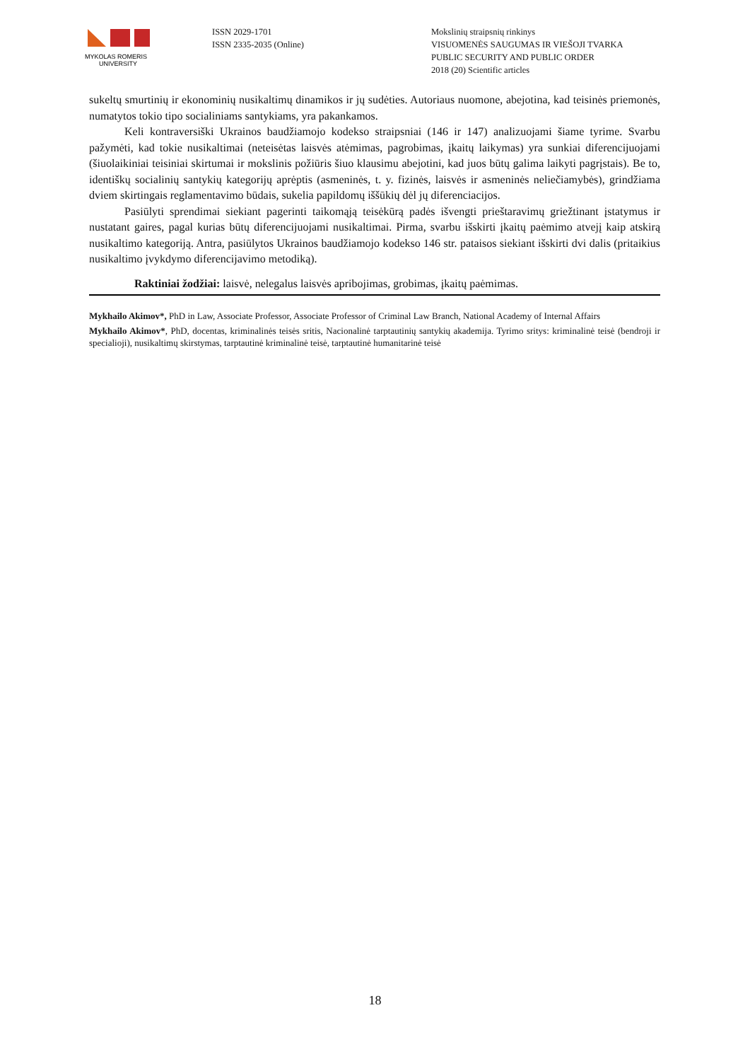MYKOLAS ROMERIS
UNIVERSITY
ISSN 2029-1701
ISSN 2335-2035 (Online)
Mokslinių straipsnių rinkinys
VISUOMENĖS SAUGUMAS IR VIEŠOJI TVARKA
PUBLIC SECURITY AND PUBLIC ORDER
2018 (20) Scientific articles
sukeltų smurtinių ir ekonominių nusikaltimų dinamikos ir jų sudėties. Autoriaus nuomone, abejotina, kad teisinės priemonės, numatytos tokio tipo socialiniams santykiams, yra pakankamos.
Keli kontraversiški Ukrainos baudžiamojo kodekso straipsniai (146 ir 147) analizuojami šiame tyrime. Svarbu pažymėti, kad tokie nusikaltimai (neteisėtas laisvės atėmimas, pagrobimas, įkaitų laikymas) yra sunkiai diferencijuojami (šiuolaikiniai teisiniai skirtumai ir mokslinis požiūris šiuo klausimu abejotini, kad juos būtų galima laikyti pagrįstais). Be to, identiškų socialinių santykių kategorijų aprėptis (asmeninės, t. y. fizinės, laisvės ir asmeninės neliečiamybės), grindžiama dviem skirtingais reglamentavimo būdais, sukelia papildomų iššūkių dėl jų diferenciacijos.
Pasiūlyti sprendimai siekiant pagerinti taikomąją teisėkūrą padės išvengti prieštaravimų griežtinant įstatymus ir nustatant gaires, pagal kurias būtų diferencijuojami nusikaltimai. Pirma, svarbu išskirti įkaitų paėmimo atvejį kaip atskirą nusikaltimo kategoriją. Antra, pasiūlytos Ukrainos baudžiamojo kodekso 146 str. pataisos siekiant išskirti dvi dalis (pritaikius nusikaltimo įvykdymo diferencijavimo metodiką).
Raktiniai žodžiai: laisvė, nelegalus laisvės apribojimas, grobimas, įkaitų paėmimas.
Mykhailo Akimov*, PhD in Law, Associate Professor, Associate Professor of Criminal Law Branch, National Academy of Internal Affairs
Mykhailo Akimov*, PhD, docentas, kriminalinės teisės sritis, Nacionalinė tarptautinių santykių akademija. Tyrimo sritys: kriminalinė teisė (bendroji ir specialioji), nusikaltimų skirstymas, tarptautinė kriminalinė teisė, tarptautinė humanitarinė teisė
18